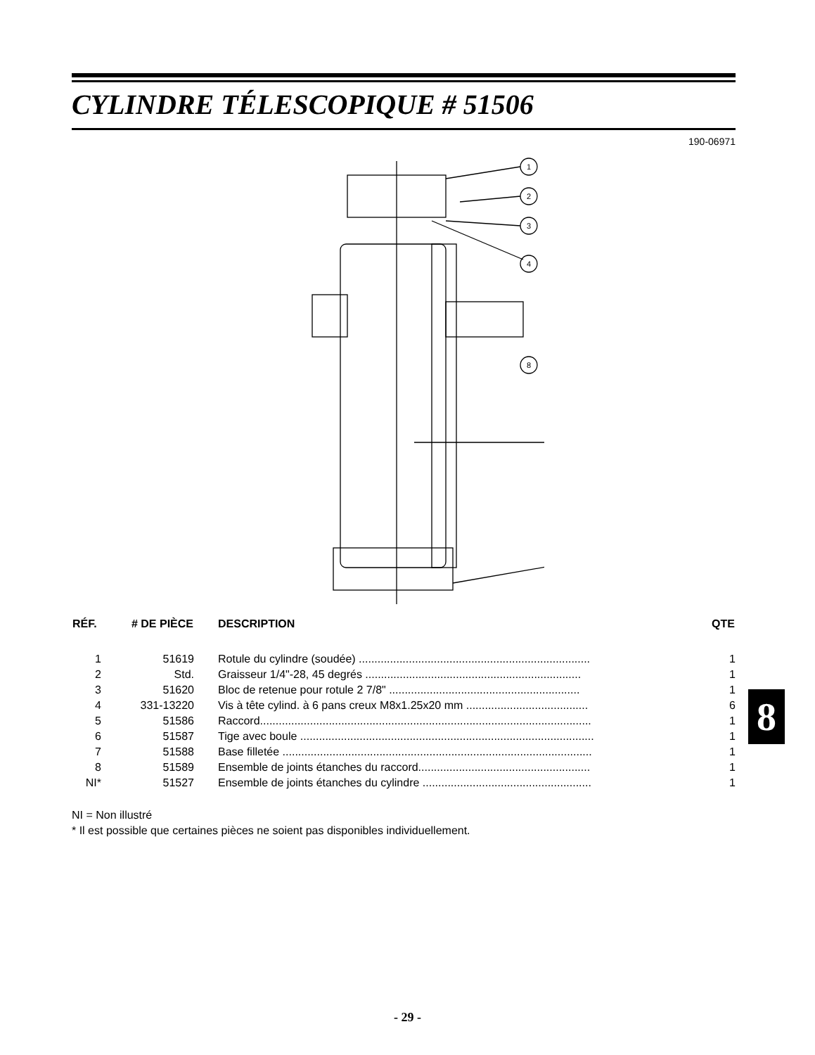CYLINDRE TÉLESCOPIQUE # 51506
190-06971
1
2
3
4
8
| RÉF. | # DE PIÈCE | DESCRIPTION | QTE |
| --- | --- | --- | --- |
| 1 | 51619 | Rotule du cylindre (soudée) .......................................................................... | 1 |
| 2 | Std. | Graisseur 1/4"-28, 45 degrés ..................................................................... | 1 |
| 3 | 51620 | Bloc de retenue pour rotule 2 7/8" ............................................................. | 1 |
| 4 | 331-13220 | Vis à tête cylind. à 6 pans creux M8x1.25x20 mm ....................................... | 6 |
| 5 | 51586 | Raccord.......................................................................................................... | 1 |
| 6 | 51587 | Tige avec boule .............................................................................................. | 1 |
| 7 | 51588 | Base filletée ................................................................................................... | 1 |
| 8 | 51589 | Ensemble de joints étanches du raccord....................................................... | 1 |
| NI* | 51527 | Ensemble de joints étanches du cylindre ...................................................... | 1 |
NI = Non illustré
* Il est possible que certaines pièces ne soient pas disponibles individuellement.
8
- 29 -